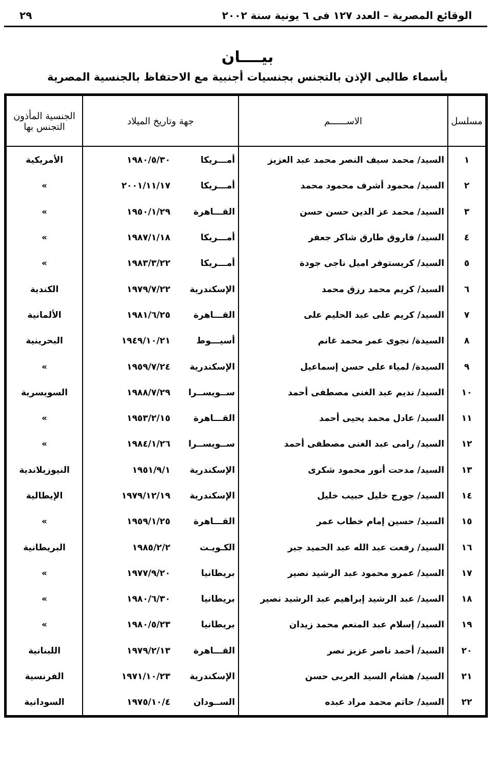الوقائع المصرية – العدد ١٢٧ فى ٦ يونية سنة ٢٠٠٢ ٢٩
بيــــان
بأسماء طالبى الإذن بالتجنس بجنسيات أجنبية مع الاحتفاظ بالجنسية المصرية
| مسلسل | الاســــــم | جهة وتاريخ الميلاد | الجنسية المأذون التجنس بها |
| --- | --- | --- | --- |
| ١ | السيد/ محمد سيف النصر محمد عبد العزيز | أمـــريكا ١٩٨٠/٥/٣٠ | الأمريكية |
| ٢ | السيد/ محمود أشرف محمود محمد | أمـــريكا ٢٠٠١/١١/١٧ | » |
| ٣ | السيد/ محمد عز الدين حسن حسن | القـــاهرة ١٩٥٠/١/٢٩ | » |
| ٤ | السيد/ فاروق طارق شاكر جعفر | أمـــريكا ١٩٨٧/١/١٨ | » |
| ٥ | السيد/ كريستوفر اميل ناجى جودة | أمـــريكا ١٩٨٣/٣/٢٢ | » |
| ٦ | السيد/ كريم محمد رزق محمد | الإسكندرية ١٩٧٩/٧/٢٢ | الكندية |
| ٧ | السيد/ كريم على عبد الحليم على | القـــاهرة ١٩٨١/٦/٢٥ | الألمانية |
| ٨ | السيدة/ نجوى عمر محمد غانم | أسيـــوط ١٩٤٩/١٠/٢١ | البحرينية |
| ٩ | السيدة/ لمياء على حسن إسماعيل | الإسكندرية ١٩٥٩/٧/٢٤ | » |
| ١٠ | السيد/ نديم عبد الغنى مصطفى أحمد | ســويســرا ١٩٨٨/٧/٢٩ | السويسرية |
| ١١ | السيد/ عادل محمد يحيى أحمد | القـــاهرة ١٩٥٣/٢/١٥ | » |
| ١٢ | السيد/ رامى عبد الغنى مصطفى أحمد | ســويســرا ١٩٨٤/١/٢٦ | » |
| ١٣ | السيد/ مدحت أنور محمود شكرى | الإسكندرية ١٩٥١/٩/١ | النيوزيلاندية |
| ١٤ | السيد/ جورج خليل حبيب خليل | الإسكندرية ١٩٧٩/١٢/١٩ | الإيطالية |
| ١٥ | السيد/ حسين إمام خطاب عمر | القـــاهرة ١٩٥٩/١/٢٥ | » |
| ١٦ | السيد/ رفعت عبد الله عبد الحميد جبر | الكـويـت ١٩٨٥/٢/٢ | البريطانية |
| ١٧ | السيد/ عمرو محمود عبد الرشيد نصير | بريطانيا ١٩٧٧/٩/٢٠ | » |
| ١٨ | السيد/ عبد الرشيد إبراهيم عبد الرشيد نصير | بريطانيا ١٩٨٠/٦/٣٠ | » |
| ١٩ | السيد/ إسلام عبد المنعم محمد زيدان | بريطانيا ١٩٨٠/٥/٢٣ | » |
| ٢٠ | السيد/ أحمد ناصر عزيز نصر | القـــاهرة ١٩٧٩/٢/١٣ | اللبنانية |
| ٢١ | السيد/ هشام السيد العربى حسن | الإسكندرية ١٩٧١/١٠/٢٣ | الفرنسية |
| ٢٢ | السيد/ حاتم محمد مراد عبده | الســودان ١٩٧٥/١٠/٤ | السودانية |